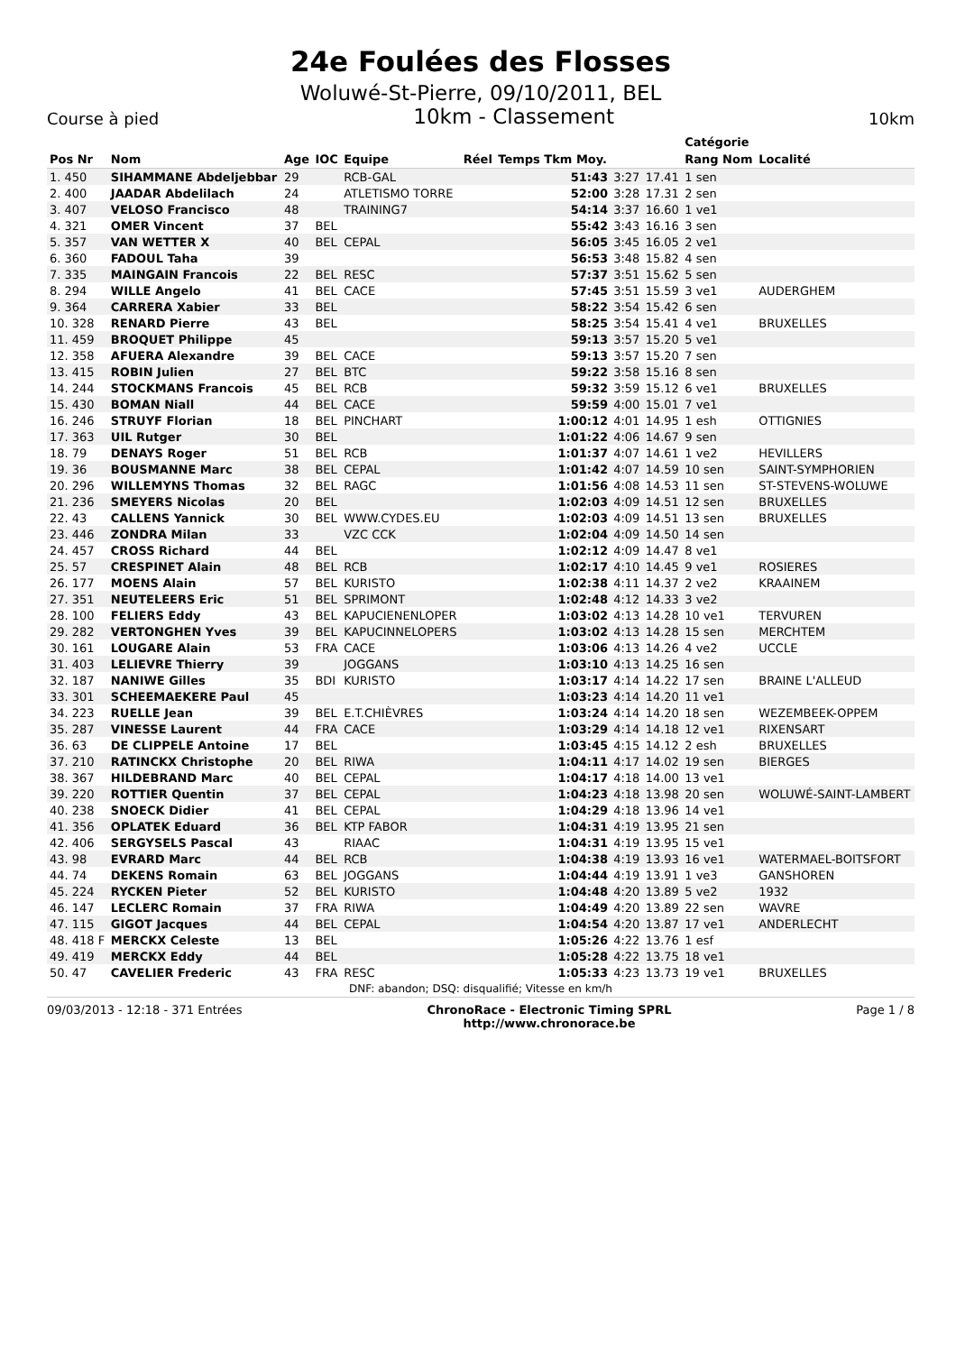24e Foulées des Flosses
Woluwé-St-Pierre, 09/10/2011, BEL
Course à pied 10km - Classement 10km
| | | | | | | | | | Catégorie | |
| --- | --- | --- | --- | --- | --- | --- | --- | --- | --- | --- |
| Pos Nr | Nom | Age | IOC | Equipe | Réel | Temps Tkm Moy. | | | Rang Nom | Localité |
| 1. 450 | SIHAMMANE Abdeljebbar | 29 | | RCB-GAL | | 51:43 | 3:27 | 17.41 | 1 sen | |
| 2. 400 | JAADAR Abdelilach | 24 | | ATLETISMO TORRE | | 52:00 | 3:28 | 17.31 | 2 sen | |
| 3. 407 | VELOSO Francisco | 48 | | TRAINING7 | | 54:14 | 3:37 | 16.60 | 1 ve1 | |
| 4. 321 | OMER Vincent | 37 | BEL | | | 55:42 | 3:43 | 16.16 | 3 sen | |
| 5. 357 | VAN WETTER X | 40 | BEL | CEPAL | | 56:05 | 3:45 | 16.05 | 2 ve1 | |
| 6. 360 | FADOUL Taha | 39 | | | | 56:53 | 3:48 | 15.82 | 4 sen | |
| 7. 335 | MAINGAIN Francois | 22 | BEL | RESC | | 57:37 | 3:51 | 15.62 | 5 sen | |
| 8. 294 | WILLE Angelo | 41 | BEL | CACE | | 57:45 | 3:51 | 15.59 | 3 ve1 | AUDERGHEM |
| 9. 364 | CARRERA Xabier | 33 | BEL | | | 58:22 | 3:54 | 15.42 | 6 sen | |
| 10. 328 | RENARD Pierre | 43 | BEL | | | 58:25 | 3:54 | 15.41 | 4 ve1 | BRUXELLES |
| 11. 459 | BROQUET Philippe | 45 | | | | 59:13 | 3:57 | 15.20 | 5 ve1 | |
| 12. 358 | AFUERA Alexandre | 39 | BEL | CACE | | 59:13 | 3:57 | 15.20 | 7 sen | |
| 13. 415 | ROBIN Julien | 27 | BEL | BTC | | 59:22 | 3:58 | 15.16 | 8 sen | |
| 14. 244 | STOCKMANS Francois | 45 | BEL | RCB | | 59:32 | 3:59 | 15.12 | 6 ve1 | BRUXELLES |
| 15. 430 | BOMAN Niall | 44 | BEL | CACE | | 59:59 | 4:00 | 15.01 | 7 ve1 | |
| 16. 246 | STRUYF Florian | 18 | BEL | PINCHART | | 1:00:12 | 4:01 | 14.95 | 1 esh | OTTIGNIES |
| 17. 363 | UIL Rutger | 30 | BEL | | | 1:01:22 | 4:06 | 14.67 | 9 sen | |
| 18. 79 | DENAYS Roger | 51 | BEL | RCB | | 1:01:37 | 4:07 | 14.61 | 1 ve2 | HEVILLERS |
| 19. 36 | BOUSMANNE Marc | 38 | BEL | CEPAL | | 1:01:42 | 4:07 | 14.59 | 10 sen | SAINT-SYMPHORIEN |
| 20. 296 | WILLEMYNS Thomas | 32 | BEL | RAGC | | 1:01:56 | 4:08 | 14.53 | 11 sen | ST-STEVENS-WOLUWE |
| 21. 236 | SMEYERS Nicolas | 20 | BEL | | | 1:02:03 | 4:09 | 14.51 | 12 sen | BRUXELLES |
| 22. 43 | CALLENS Yannick | 30 | BEL | WWW.CYDES.EU | | 1:02:03 | 4:09 | 14.51 | 13 sen | BRUXELLES |
| 23. 446 | ZONDRA Milan | 33 | | VZC CCK | | 1:02:04 | 4:09 | 14.50 | 14 sen | |
| 24. 457 | CROSS Richard | 44 | BEL | | | 1:02:12 | 4:09 | 14.47 | 8 ve1 | |
| 25. 57 | CRESPINET Alain | 48 | BEL | RCB | | 1:02:17 | 4:10 | 14.45 | 9 ve1 | ROSIERES |
| 26. 177 | MOENS Alain | 57 | BEL | KURISTO | | 1:02:38 | 4:11 | 14.37 | 2 ve2 | KRAAINEM |
| 27. 351 | NEUTELEERS Eric | 51 | BEL | SPRIMONT | | 1:02:48 | 4:12 | 14.33 | 3 ve2 | |
| 28. 100 | FELIERS Eddy | 43 | BEL | KAPUCIENENLOPER | | 1:03:02 | 4:13 | 14.28 | 10 ve1 | TERVUREN |
| 29. 282 | VERTONGHEN Yves | 39 | BEL | KAPUCINNELOPERS | | 1:03:02 | 4:13 | 14.28 | 15 sen | MERCHTEM |
| 30. 161 | LOUGARE Alain | 53 | FRA | CACE | | 1:03:06 | 4:13 | 14.26 | 4 ve2 | UCCLE |
| 31. 403 | LELIEVRE Thierry | 39 | | JOGGANS | | 1:03:10 | 4:13 | 14.25 | 16 sen | |
| 32. 187 | NANIWE Gilles | 35 | BDI | KURISTO | | 1:03:17 | 4:14 | 14.22 | 17 sen | BRAINE L'ALLEUD |
| 33. 301 | SCHEEMAEKERE Paul | 45 | | | | 1:03:23 | 4:14 | 14.20 | 11 ve1 | |
| 34. 223 | RUELLE Jean | 39 | BEL | E.T.CHIÈVRES | | 1:03:24 | 4:14 | 14.20 | 18 sen | WEZEMBEEK-OPPEM |
| 35. 287 | VINESSE Laurent | 44 | FRA | CACE | | 1:03:29 | 4:14 | 14.18 | 12 ve1 | RIXENSART |
| 36. 63 | DE CLIPPELE Antoine | 17 | BEL | | | 1:03:45 | 4:15 | 14.12 | 2 esh | BRUXELLES |
| 37. 210 | RATINCKX Christophe | 20 | BEL | RIWA | | 1:04:11 | 4:17 | 14.02 | 19 sen | BIERGES |
| 38. 367 | HILDEBRAND Marc | 40 | BEL | CEPAL | | 1:04:17 | 4:18 | 14.00 | 13 ve1 | |
| 39. 220 | ROTTIER Quentin | 37 | BEL | CEPAL | | 1:04:23 | 4:18 | 13.98 | 20 sen | WOLUWÉ-SAINT-LAMBERT |
| 40. 238 | SNOECK Didier | 41 | BEL | CEPAL | | 1:04:29 | 4:18 | 13.96 | 14 ve1 | |
| 41. 356 | OPLATEK Eduard | 36 | BEL | KTP FABOR | | 1:04:31 | 4:19 | 13.95 | 21 sen | |
| 42. 406 | SERGYSELS Pascal | 43 | | RIAAC | | 1:04:31 | 4:19 | 13.95 | 15 ve1 | |
| 43. 98 | EVRARD Marc | 44 | BEL | RCB | | 1:04:38 | 4:19 | 13.93 | 16 ve1 | WATERMAEL-BOITSFORT |
| 44. 74 | DEKENS Romain | 63 | BEL | JOGGANS | | 1:04:44 | 4:19 | 13.91 | 1 ve3 | GANSHOREN |
| 45. 224 | RYCKEN Pieter | 52 | BEL | KURISTO | | 1:04:48 | 4:20 | 13.89 | 5 ve2 | 1932 |
| 46. 147 | LECLERC Romain | 37 | FRA | RIWA | | 1:04:49 | 4:20 | 13.89 | 22 sen | WAVRE |
| 47. 115 | GIGOT Jacques | 44 | BEL | CEPAL | | 1:04:54 | 4:20 | 13.87 | 17 ve1 | ANDERLECHT |
| 48. 418 F | MERCKX Celeste | 13 | BEL | | | 1:05:26 | 4:22 | 13.76 | 1 esf | |
| 49. 419 | MERCKX Eddy | 44 | BEL | | | 1:05:28 | 4:22 | 13.75 | 18 ve1 | |
| 50. 47 | CAVELIER Frederic | 43 | FRA | RESC | | 1:05:33 | 4:23 | 13.73 | 19 ve1 | BRUXELLES |
DNF: abandon; DSQ: disqualifié; Vitesse en km/h
09/03/2013 - 12:18 - 371 Entrées ChronoRace - Electronic Timing SPRL
http://www.chronorace.be Page 1 / 8